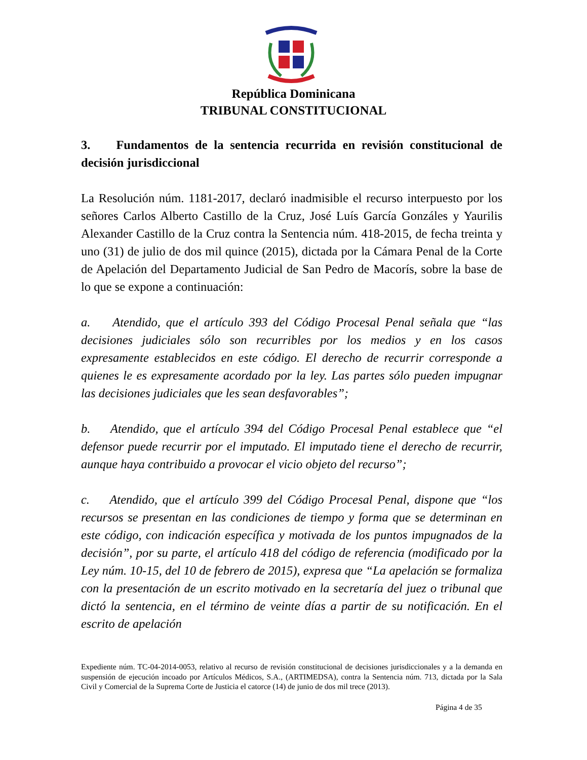República Dominicana
TRIBUNAL CONSTITUCIONAL
3. Fundamentos de la sentencia recurrida en revisión constitucional de decisión jurisdiccional
La Resolución núm. 1181-2017, declaró inadmisible el recurso interpuesto por los señores Carlos Alberto Castillo de la Cruz, José Luís García Gonzáles y Yaurilis Alexander Castillo de la Cruz contra la Sentencia núm. 418-2015, de fecha treinta y uno (31) de julio de dos mil quince (2015), dictada por la Cámara Penal de la Corte de Apelación del Departamento Judicial de San Pedro de Macorís, sobre la base de lo que se expone a continuación:
a. Atendido, que el artículo 393 del Código Procesal Penal señala que “las decisiones judiciales sólo son recurribles por los medios y en los casos expresamente establecidos en este código. El derecho de recurrir corresponde a quienes le es expresamente acordado por la ley. Las partes sólo pueden impugnar las decisiones judiciales que les sean desfavorables”;
b. Atendido, que el artículo 394 del Código Procesal Penal establece que “el defensor puede recurrir por el imputado. El imputado tiene el derecho de recurrir, aunque haya contribuido a provocar el vicio objeto del recurso”;
c. Atendido, que el artículo 399 del Código Procesal Penal, dispone que “los recursos se presentan en las condiciones de tiempo y forma que se determinan en este código, con indicación específica y motivada de los puntos impugnados de la decisión”, por su parte, el artículo 418 del código de referencia (modificado por la Ley núm. 10-15, del 10 de febrero de 2015), expresa que “La apelación se formaliza con la presentación de un escrito motivado en la secretaría del juez o tribunal que dictó la sentencia, en el término de veinte días a partir de su notificación. En el escrito de apelación
Expediente núm. TC-04-2014-0053, relativo al recurso de revisión constitucional de decisiones jurisdiccionales y a la demanda en suspensión de ejecución incoado por Artículos Médicos, S.A., (ARTIMEDSA), contra la Sentencia núm. 713, dictada por la Sala Civil y Comercial de la Suprema Corte de Justicia el catorce (14) de junio de dos mil trece (2013).
Página 4 de 35